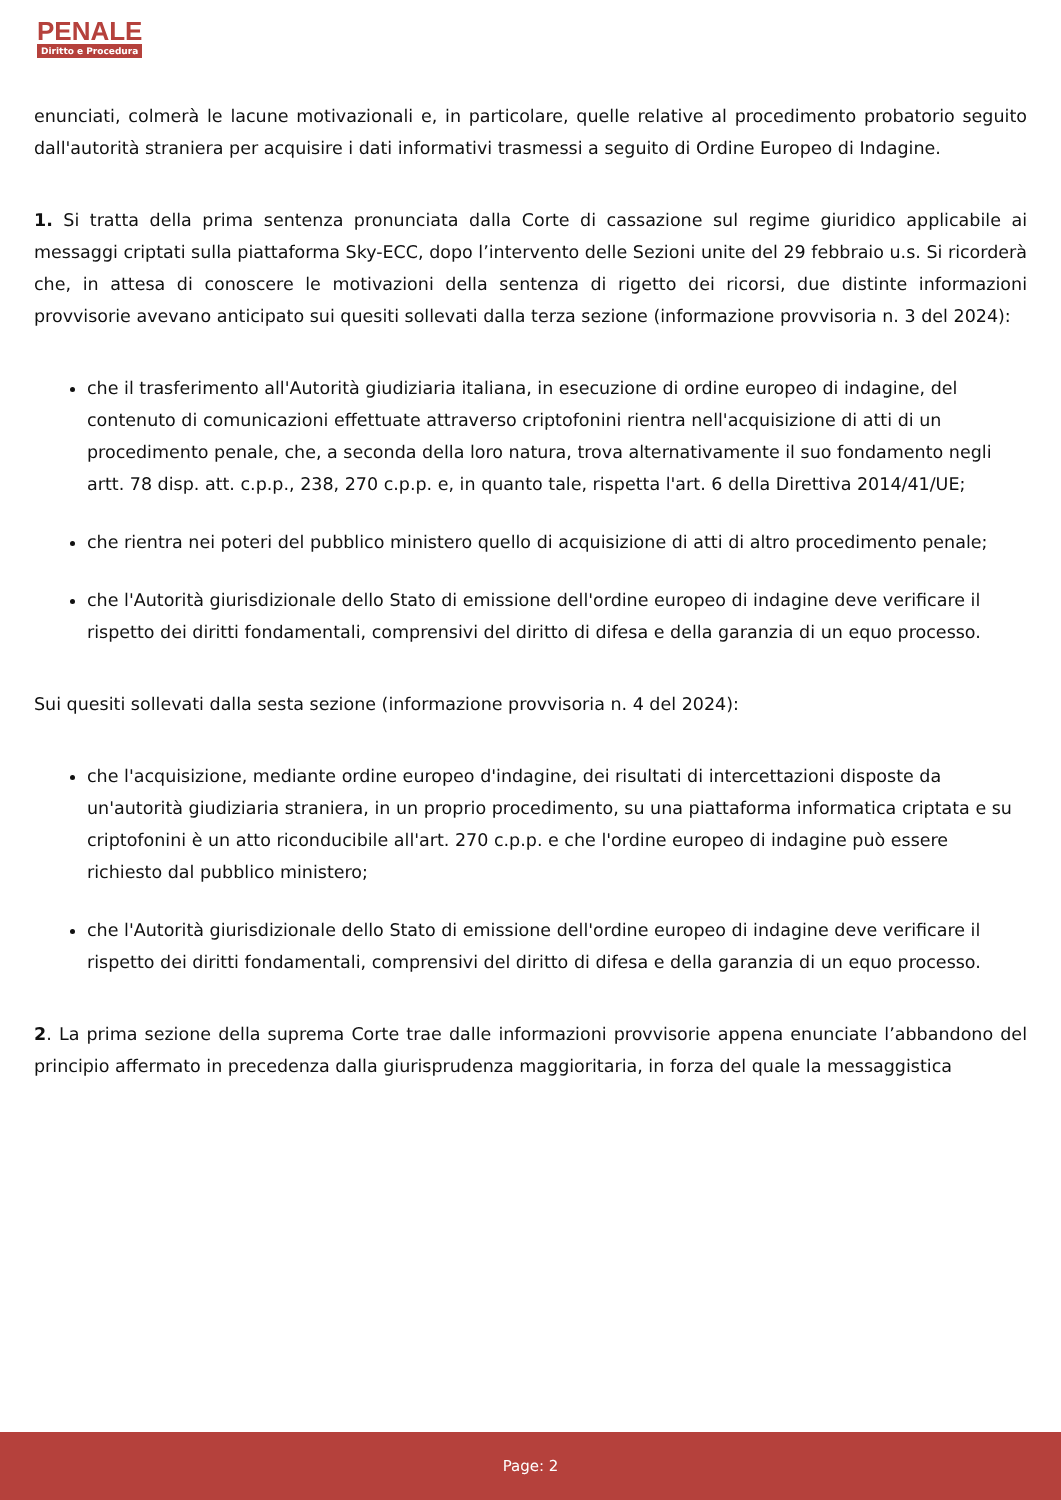PENALE
Diritto e Procedura
enunciati, colmerà le lacune motivazionali e, in particolare, quelle relative al procedimento probatorio seguito dall'autorità straniera per acquisire i dati informativi trasmessi a seguito di Ordine Europeo di Indagine.
1. Si tratta della prima sentenza pronunciata dalla Corte di cassazione sul regime giuridico applicabile ai messaggi criptati sulla piattaforma Sky-ECC, dopo l’intervento delle Sezioni unite del 29 febbraio u.s. Si ricorderà che, in attesa di conoscere le motivazioni della sentenza di rigetto dei ricorsi, due distinte informazioni provvisorie avevano anticipato sui quesiti sollevati dalla terza sezione (informazione provvisoria n. 3 del 2024):
che il trasferimento all'Autorità giudiziaria italiana, in esecuzione di ordine europeo di indagine, del contenuto di comunicazioni effettuate attraverso criptofonini rientra nell'acquisizione di atti di un procedimento penale, che, a seconda della loro natura, trova alternativamente il suo fondamento negli artt. 78 disp. att. c.p.p., 238, 270 c.p.p. e, in quanto tale, rispetta l'art. 6 della Direttiva 2014/41/UE;
che rientra nei poteri del pubblico ministero quello di acquisizione di atti di altro procedimento penale;
che l'Autorità giurisdizionale dello Stato di emissione dell'ordine europeo di indagine deve verificare il rispetto dei diritti fondamentali, comprensivi del diritto di difesa e della garanzia di un equo processo.
Sui quesiti sollevati dalla sesta sezione (informazione provvisoria n. 4 del 2024):
che l'acquisizione, mediante ordine europeo d'indagine, dei risultati di intercettazioni disposte da un'autorità giudiziaria straniera, in un proprio procedimento, su una piattaforma informatica criptata e su criptofonini è un atto riconducibile all'art. 270 c.p.p. e che l'ordine europeo di indagine può essere richiesto dal pubblico ministero;
che l'Autorità giurisdizionale dello Stato di emissione dell'ordine europeo di indagine deve verificare il rispetto dei diritti fondamentali, comprensivi del diritto di difesa e della garanzia di un equo processo.
2. La prima sezione della suprema Corte trae dalle informazioni provvisorie appena enunciate l’abbandono del principio affermato in precedenza dalla giurisprudenza maggioritaria, in forza del quale la messaggistica
Page: 2